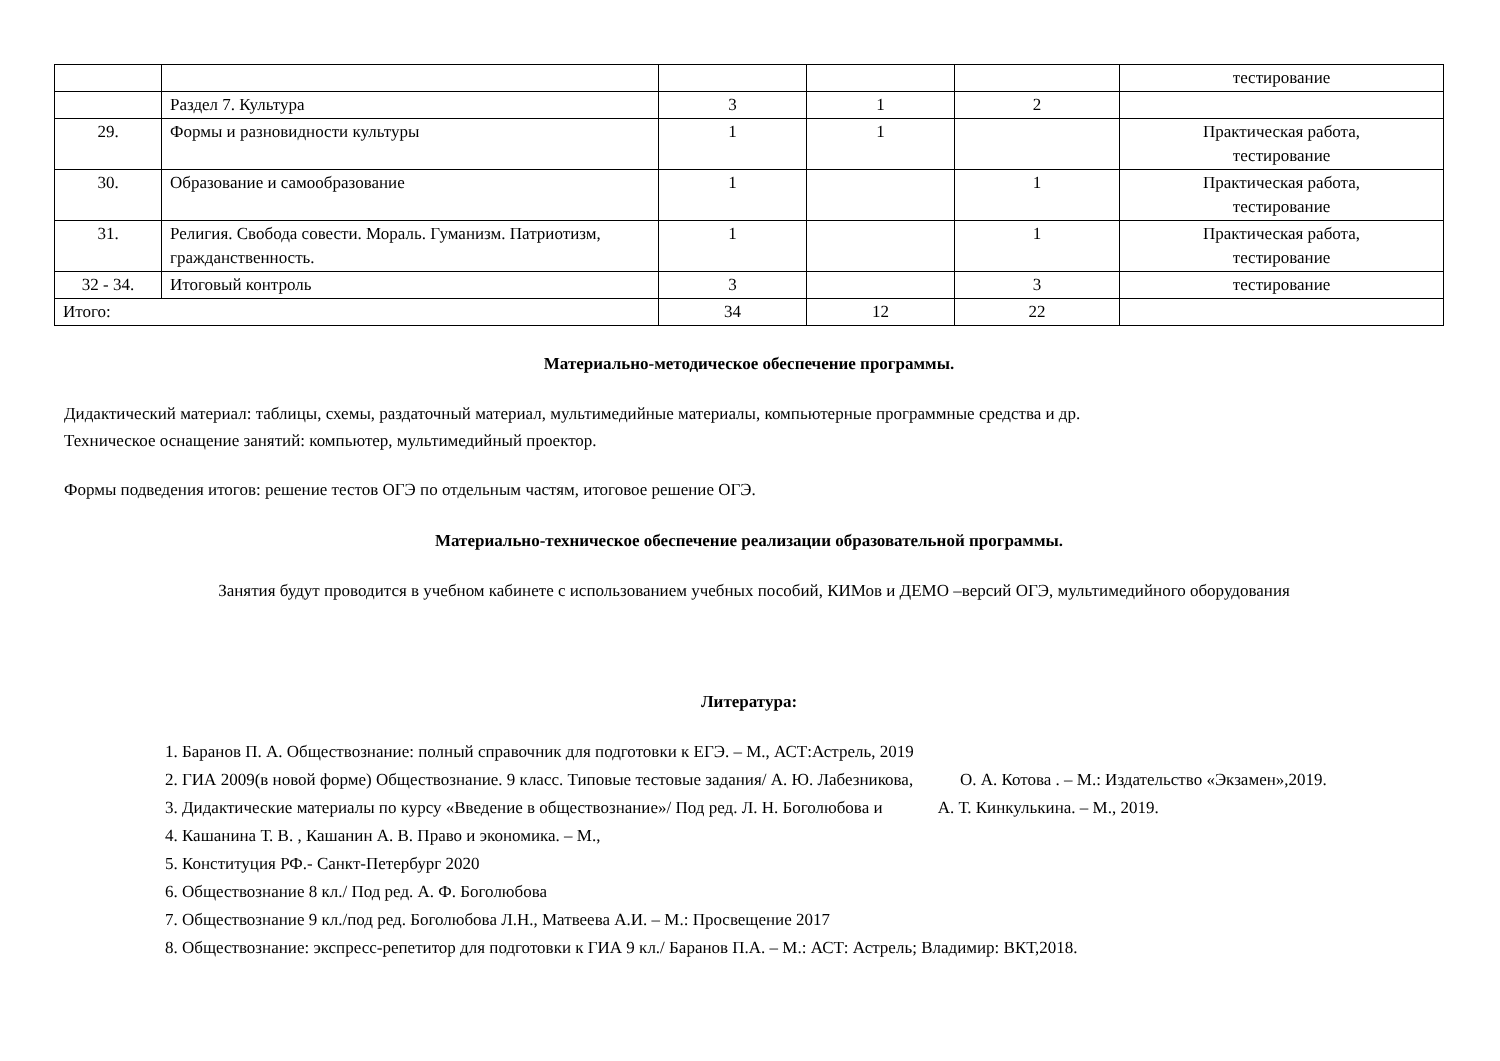| | | | | | тестирование |
| | Раздел 7. Культура | 3 | 1 | 2 | |
| 29. | Формы и разновидности культуры | 1 | 1 | | Практическая работа, тестирование |
| 30. | Образование и самообразование | 1 | | 1 | Практическая работа, тестирование |
| 31. | Религия. Свобода совести. Мораль. Гуманизм. Патриотизм, гражданственность. | 1 | | 1 | Практическая работа, тестирование |
| 32 - 34. | Итоговый контроль | 3 | | 3 | тестирование |
| Итого: | | 34 | 12 | 22 | |
Материально-методическое обеспечение программы.
Дидактический материал: таблицы, схемы, раздаточный материал, мультимедийные материалы, компьютерные программные средства и др.
Техническое оснащение занятий: компьютер, мультимедийный проектор.
Формы подведения итогов: решение тестов ОГЭ по отдельным частям, итоговое решение ОГЭ.
Материально-техническое обеспечение реализации образовательной программы.
Занятия будут проводится в учебном кабинете с использованием учебных пособий, КИМов и ДЕМО –версий ОГЭ, мультимедийного оборудования
Литература:
1. Баранов П. А. Обществознание: полный справочник для подготовки к ЕГЭ. – М., АСТ:Астрель, 2019
2. ГИА 2009(в новой форме) Обществознание. 9 класс. Типовые тестовые задания/ А. Ю. Лабезникова, О. А. Котова . – М.: Издательство «Экзамен»,2019.
3. Дидактические материалы по курсу «Введение в обществознание»/ Под ред. Л. Н. Боголюбова и А. Т. Кинкулькина. – М., 2019.
4. Кашанина Т. В. , Кашанин А. В. Право и экономика. – М.,
5. Конституция РФ.- Санкт-Петербург 2020
6. Обществознание 8 кл./ Под ред. А. Ф. Боголюбова
7. Обществознание 9 кл./под ред. Боголюбова Л.Н., Матвеева А.И. – М.: Просвещение 2017
8. Обществознание: экспресс-репетитор для подготовки к ГИА 9 кл./ Баранов П.А. – М.: АСТ: Астрель; Владимир: ВКТ,2018.